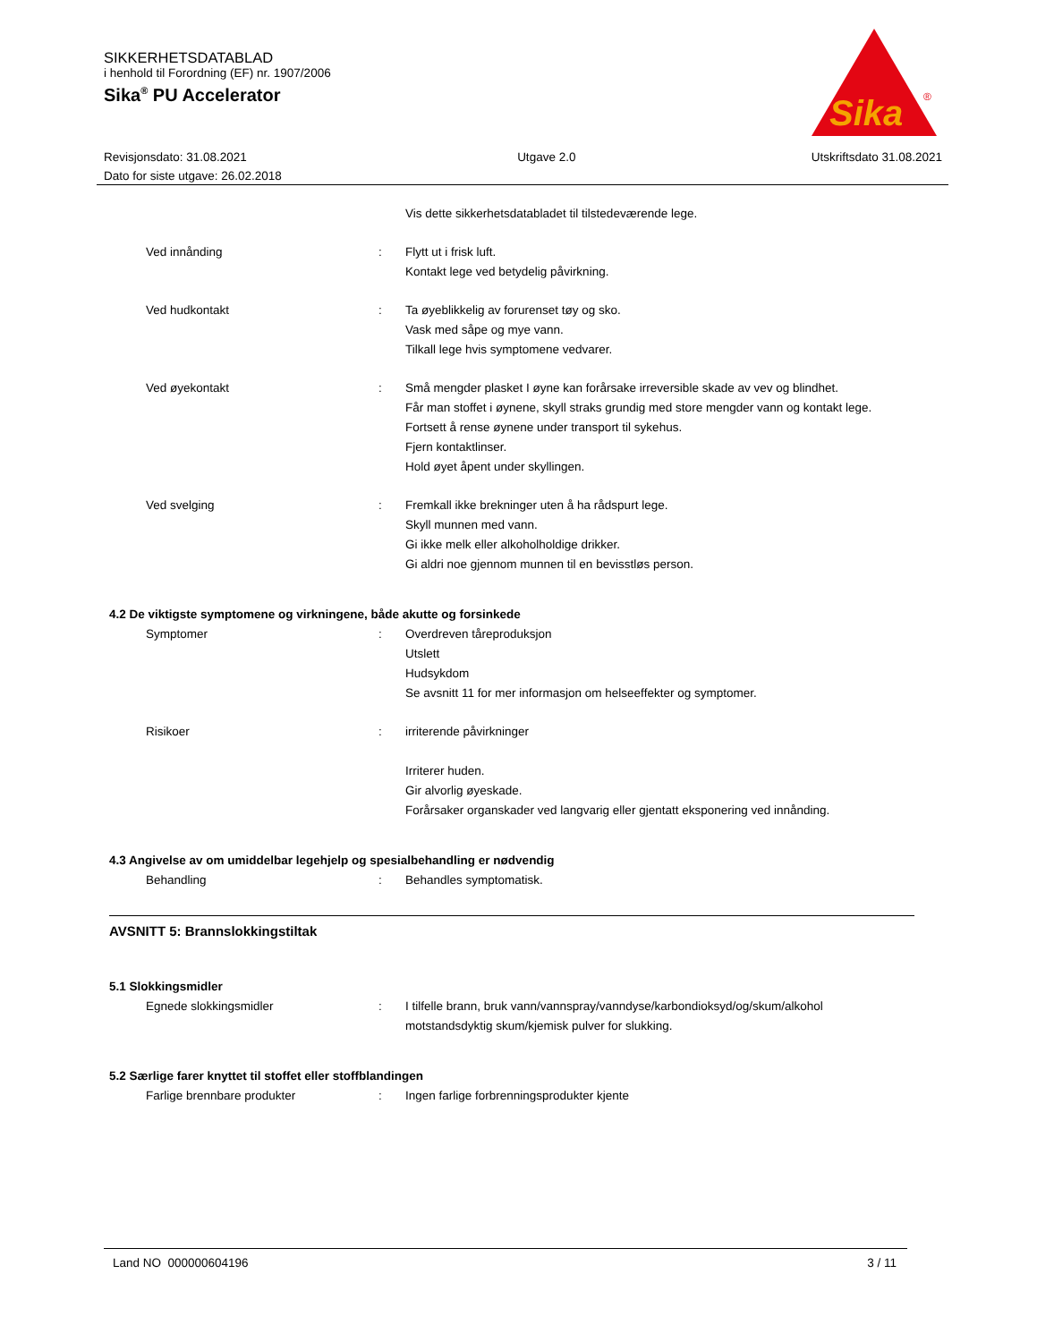SIKKERHETSDATABLAD
i henhold til Forordning (EF) nr. 1907/2006
Sika<sup>®</sup> PU Accelerator
Sika
®
Revisjonsdato: 31.08.2021
Dato for siste utgave: 26.02.2018
Utgave 2.0 Utskriftsdato 31.08.2021
Vis dette sikkerhetsdatabladet til tilstedeværende lege.
Ved innånding : Flytt ut i frisk luft.
Kontakt lege ved betydelig påvirkning.
Ved hudkontakt : Ta øyeblikkelig av forurenset tøy og sko.
Vask med såpe og mye vann.
Tilkall lege hvis symptomene vedvarer.
Ved øyekontakt : Små mengder plasket I øyne kan forårsake irreversible skade av vev og blindhet.
Får man stoffet i øynene, skyll straks grundig med store mengder vann og kontakt lege.
Fortsett å rense øynene under transport til sykehus.
Fjern kontaktlinser.
Hold øyet åpent under skyllingen.
Ved svelging : Fremkall ikke brekninger uten å ha rådspurt lege.
Skyll munnen med vann.
Gi ikke melk eller alkoholholdige drikker.
Gi aldri noe gjennom munnen til en bevisstløs person.
4.2 De viktigste symptomene og virkningene, både akutte og forsinkede
Symptomer : Overdreven tåreproduksjon
Utslett
Hudsykdom
Se avsnitt 11 for mer informasjon om helseeffekter og symptomer.
Risikoer : irriterende påvirkninger
Irriterer huden.
Gir alvorlig øyeskade.
Forårsaker organskader ved langvarig eller gjentatt eksponering ved innånding.
4.3 Angivelse av om umiddelbar legehjelp og spesialbehandling er nødvendig
Behandling : Behandles symptomatisk.
AVSNITT 5: Brannslokkingstiltak
5.1 Slokkingsmidler
Egnede slokkingsmidler : I tilfelle brann, bruk vann/vannspray/vanndyse/karbondioksyd/og/skum/alkohol motstandsdyktig skum/kjemisk pulver for slukking.
5.2 Særlige farer knyttet til stoffet eller stoffblandingen
Farlige brennbare produkter : Ingen farlige forbrenningsprodukter kjente
Land NO 000000604196 3 / 11